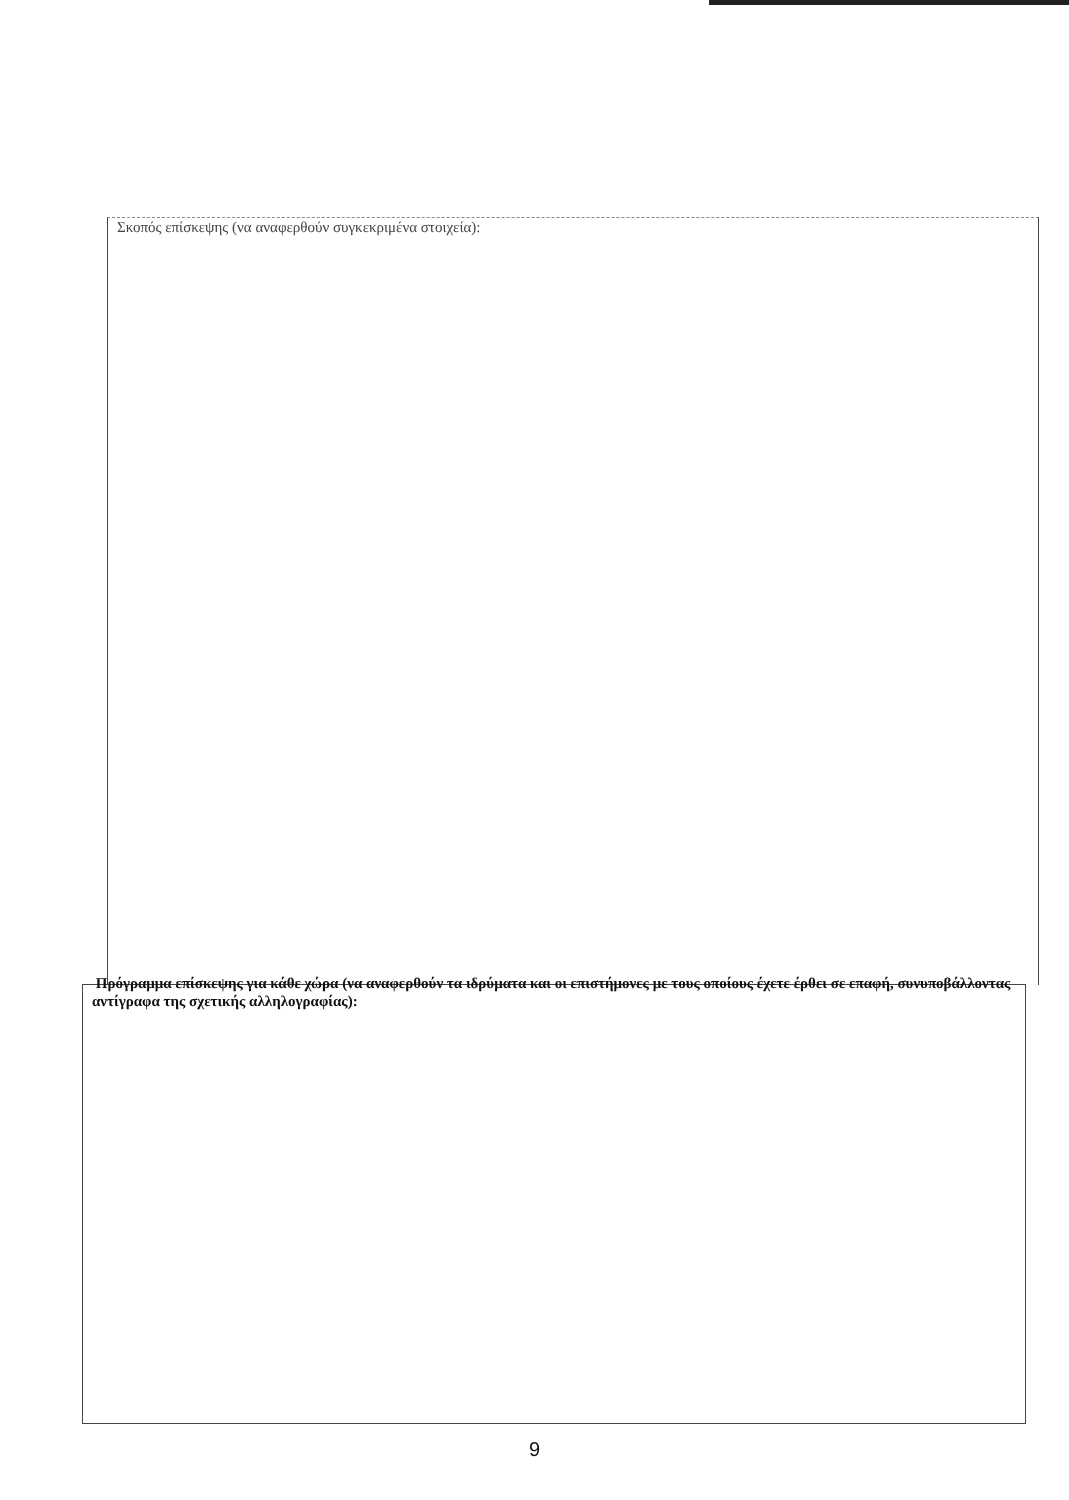Σκοπός επίσκεψης (να αναφερθούν συγκεκριμένα στοιχεία):
Πρόγραμμα επίσκεψης για κάθε χώρα (να αναφερθούν τα ιδρύματα και οι επιστήμονες με τους οποίους έχετε έρθει σε επαφή, συνυποβάλλοντας αντίγραφα της σχετικής αλληλογραφίας):
9